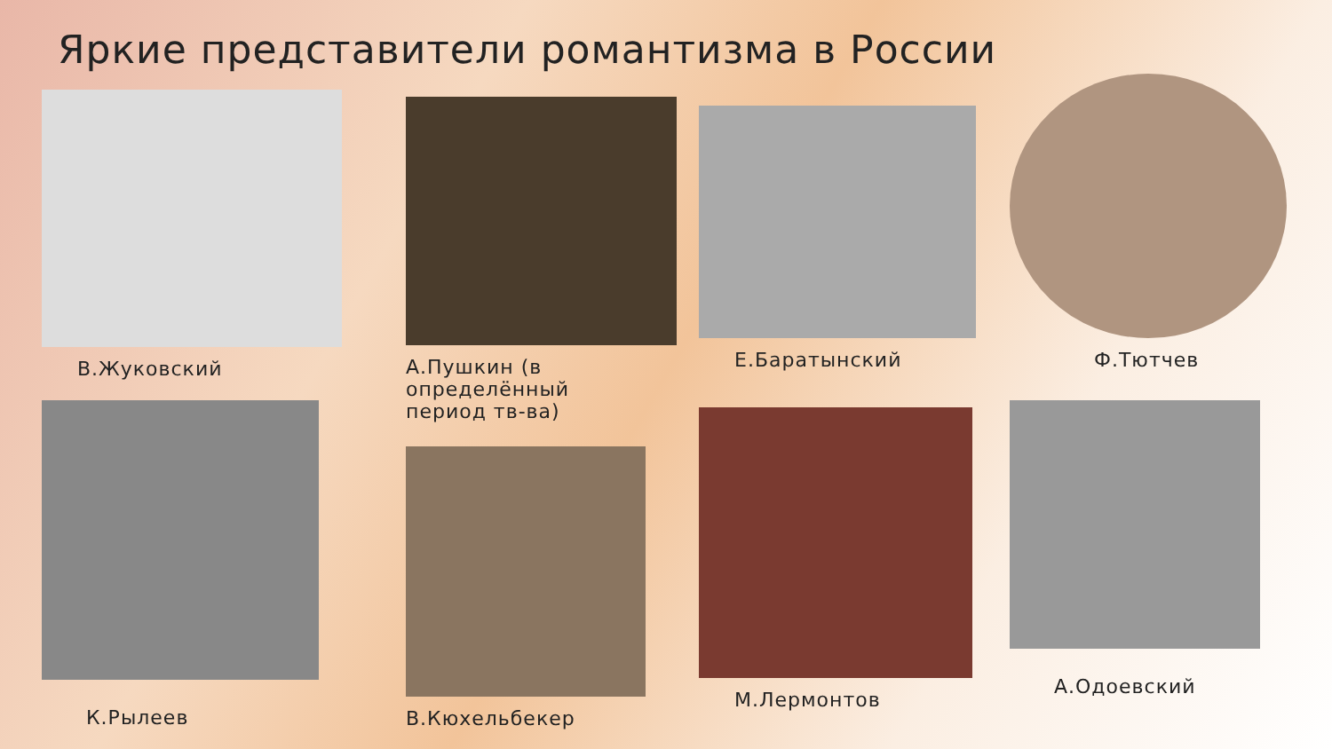Яркие представители романтизма в России
В.Жуковский
А.Пушкин (в
определённый
период тв-ва)
Е.Баратынский
Ф.Тютчев
К.Рылеев
В.Кюхельбекер
М.Лермонтов
А.Одоевский